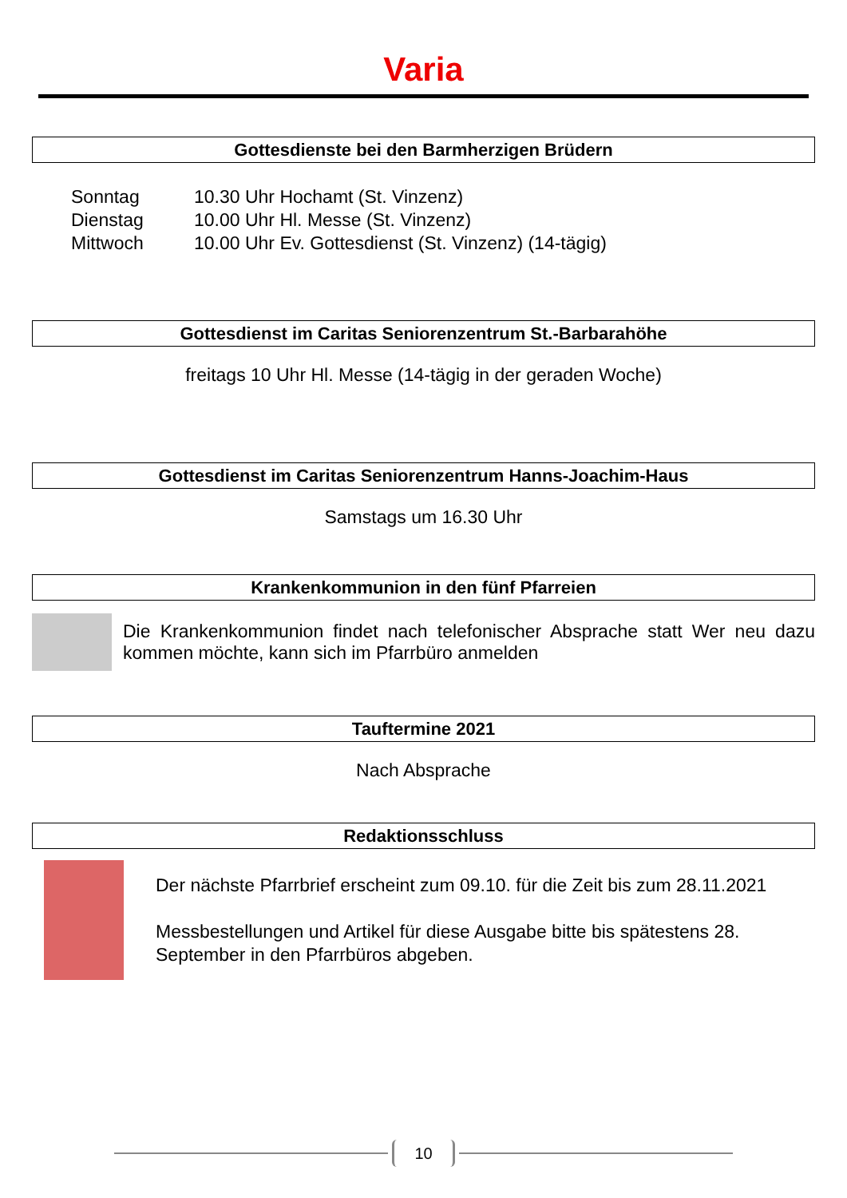Varia
Gottesdienste bei den Barmherzigen Brüdern
| Sonntag | 10.30 Uhr Hochamt (St. Vinzenz) |
| Dienstag | 10.00 Uhr Hl. Messe (St. Vinzenz) |
| Mittwoch | 10.00 Uhr Ev. Gottesdienst (St. Vinzenz) (14-tägig) |
Gottesdienst im Caritas Seniorenzentrum St.-Barbarahöhe
freitags 10 Uhr Hl. Messe (14-tägig in der geraden Woche)
Gottesdienst im Caritas Seniorenzentrum Hanns-Joachim-Haus
Samstags um 16.30 Uhr
Krankenkommunion in den fünf Pfarreien
Die Krankenkommunion findet nach telefonischer Absprache statt Wer neu dazu kommen möchte, kann sich im Pfarrbüro anmelden
Tauftermine 2021
Nach Absprache
Redaktionsschluss
Der nächste Pfarrbrief erscheint zum 09.10. für die Zeit bis zum 28.11.2021
Messbestellungen und Artikel für diese Ausgabe bitte bis spätestens 28. September in den Pfarrbüros abgeben.
10